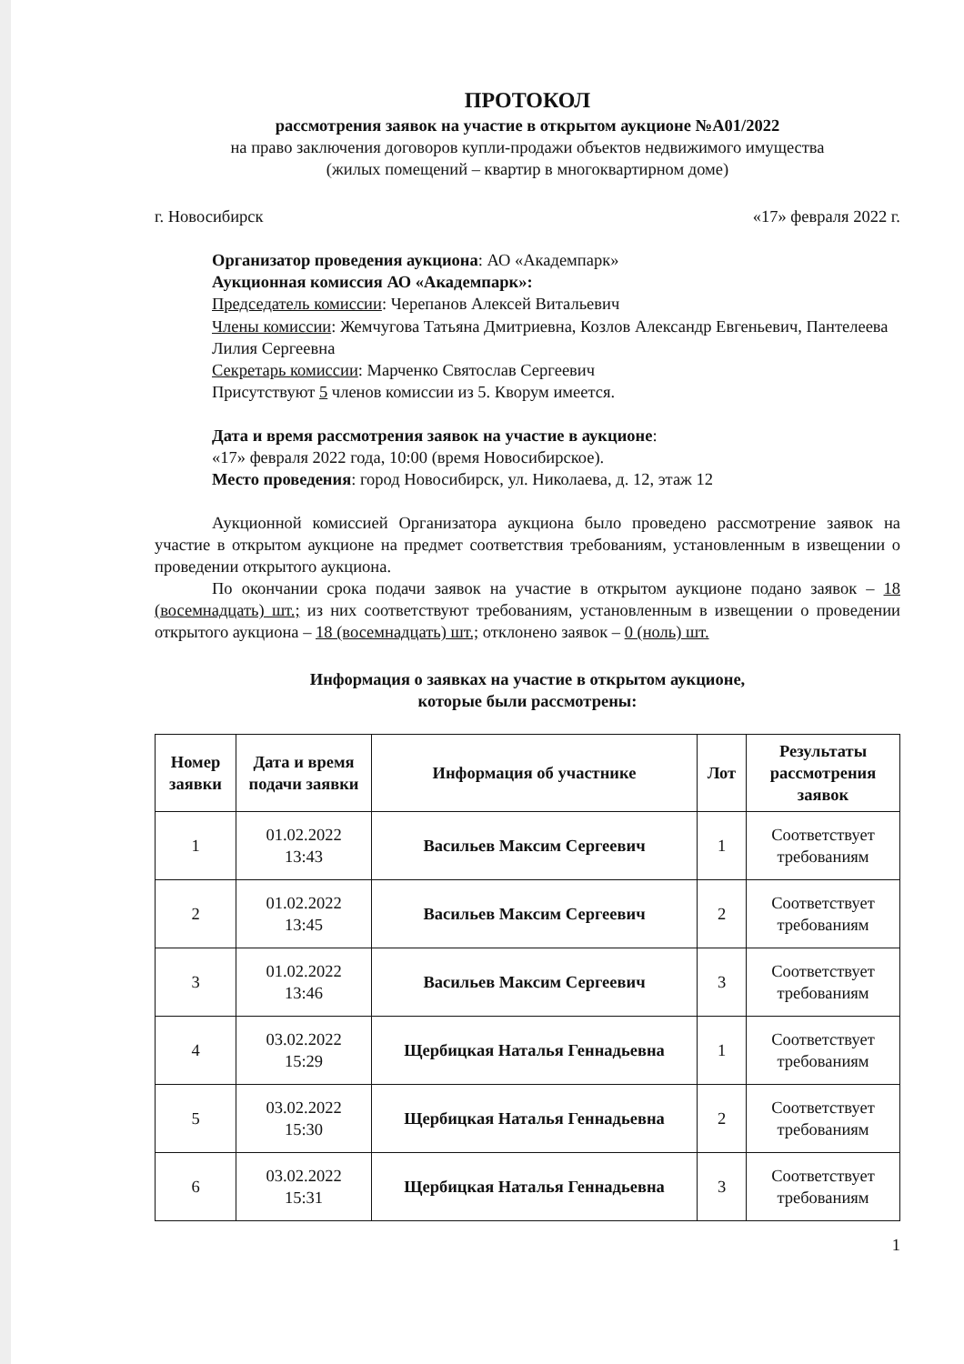ПРОТОКОЛ
рассмотрения заявок на участие в открытом аукционе №А01/2022
на право заключения договоров купли-продажи объектов недвижимого имущества
(жилых помещений – квартир в многоквартирном доме)
г. Новосибирск «17» февраля 2022 г.
Организатор проведения аукциона: АО «Академпарк»
Аукционная комиссия АО «Академпарк»:
Председатель комиссии: Черепанов Алексей Витальевич
Члены комиссии: Жемчугова Татьяна Дмитриевна, Козлов Александр Евгеньевич, Пантелеева Лилия Сергеевна
Секретарь комиссии: Марченко Святослав Сергеевич
Присутствуют 5 членов комиссии из 5. Кворум имеется.
Дата и время рассмотрения заявок на участие в аукционе:
«17» февраля 2022 года, 10:00 (время Новосибирское).
Место проведения: город Новосибирск, ул. Николаева, д. 12, этаж 12
Аукционной комиссией Организатора аукциона было проведено рассмотрение заявок на участие в открытом аукционе на предмет соответствия требованиям, установленным в извещении о проведении открытого аукциона.
По окончании срока подачи заявок на участие в открытом аукционе подано заявок – 18 (восемнадцать) шт.; из них соответствуют требованиям, установленным в извещении о проведении открытого аукциона – 18 (восемнадцать) шт.; отклонено заявок – 0 (ноль) шт.
Информация о заявках на участие в открытом аукционе,
которые были рассмотрены:
| Номер заявки | Дата и время подачи заявки | Информация об участнике | Лот | Результаты рассмотрения заявок |
| --- | --- | --- | --- | --- |
| 1 | 01.02.2022 13:43 | Васильев Максим Сергеевич | 1 | Соответствует требованиям |
| 2 | 01.02.2022 13:45 | Васильев Максим Сергеевич | 2 | Соответствует требованиям |
| 3 | 01.02.2022 13:46 | Васильев Максим Сергеевич | 3 | Соответствует требованиям |
| 4 | 03.02.2022 15:29 | Щербицкая Наталья Геннадьевна | 1 | Соответствует требованиям |
| 5 | 03.02.2022 15:30 | Щербицкая Наталья Геннадьевна | 2 | Соответствует требованиям |
| 6 | 03.02.2022 15:31 | Щербицкая Наталья Геннадьевна | 3 | Соответствует требованиям |
1